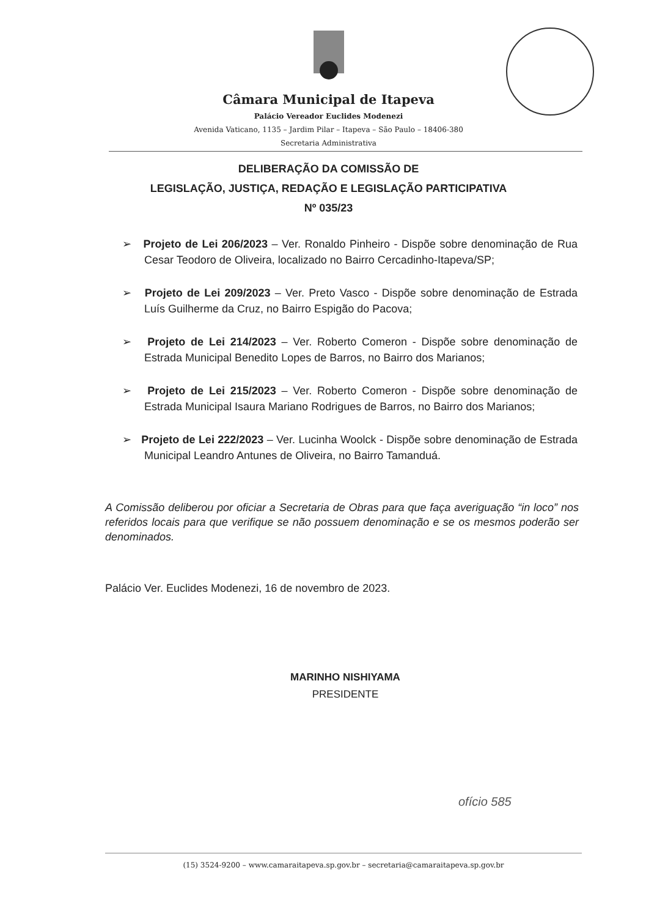Câmara Municipal de Itapeva
Palácio Vereador Euclides Modenezi
Avenida Vaticano, 1135 – Jardim Pilar – Itapeva – São Paulo – 18406-380
Secretaria Administrativa
DELIBERAÇÃO DA COMISSÃO DE
LEGISLAÇÃO, JUSTIÇA, REDAÇÃO E LEGISLAÇÃO PARTICIPATIVA
Nº 035/23
➢ Projeto de Lei 206/2023 – Ver. Ronaldo Pinheiro - Dispõe sobre denominação de Rua Cesar Teodoro de Oliveira, localizado no Bairro Cercadinho-Itapeva/SP;
➢ Projeto de Lei 209/2023 – Ver. Preto Vasco - Dispõe sobre denominação de Estrada Luís Guilherme da Cruz, no Bairro Espigão do Pacova;
➢ Projeto de Lei 214/2023 – Ver. Roberto Comeron - Dispõe sobre denominação de Estrada Municipal Benedito Lopes de Barros, no Bairro dos Marianos;
➢ Projeto de Lei 215/2023 – Ver. Roberto Comeron - Dispõe sobre denominação de Estrada Municipal Isaura Mariano Rodrigues de Barros, no Bairro dos Marianos;
➢ Projeto de Lei 222/2023 – Ver. Lucinha Woolck - Dispõe sobre denominação de Estrada Municipal Leandro Antunes de Oliveira, no Bairro Tamanduá.
A Comissão deliberou por oficiar a Secretaria de Obras para que faça averiguação “in loco” nos referidos locais para que verifique se não possuem denominação e se os mesmos poderão ser denominados.
Palácio Ver. Euclides Modenezi, 16 de novembro de 2023.
MARINHO NISHIYAMA
PRESIDENTE
ofício 585
(15) 3524-9200 – www.camaraitapeva.sp.gov.br – secretaria@camaraitapeva.sp.gov.br